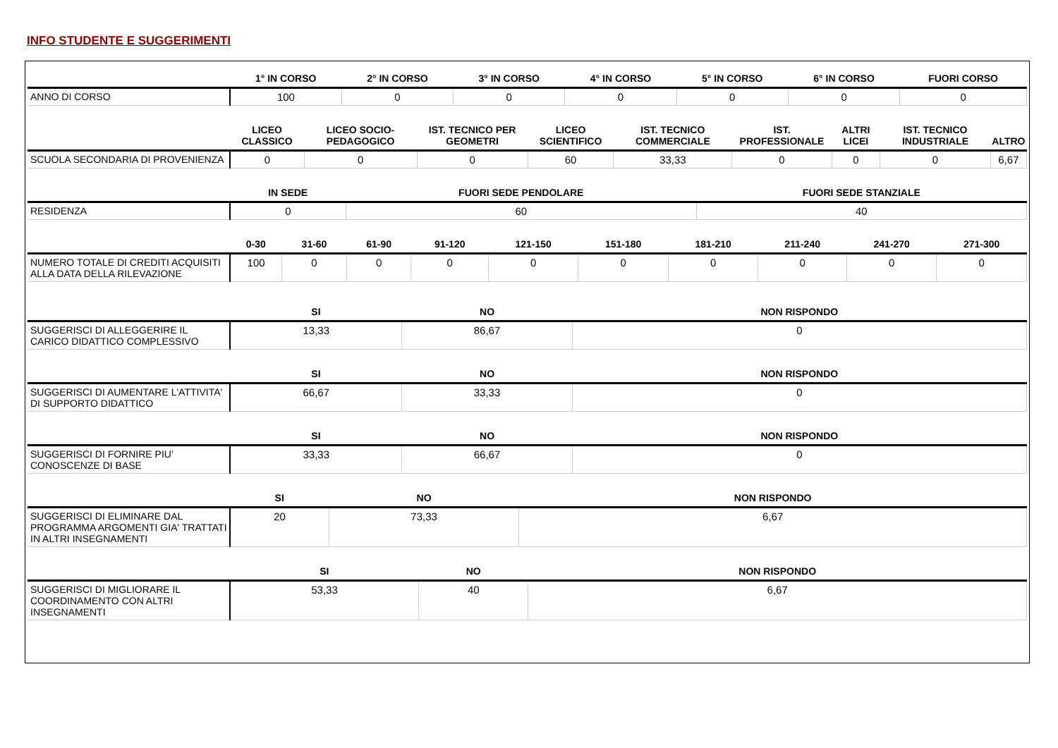INFO STUDENTE E SUGGERIMENTI
| | 1° IN CORSO | 2° IN CORSO | 3° IN CORSO | 4° IN CORSO | 5° IN CORSO | 6° IN CORSO | FUORI CORSO |
| --- | --- | --- | --- | --- | --- | --- | --- |
| ANNO DI CORSO | 100 | 0 | 0 | 0 | 0 | 0 | 0 |
| | LICEO CLASSICO | LICEO SOCIO-PEDAGOGICO | IST. TECNICO PER GEOMETRI | LICEO SCIENTIFICO | IST. TECNICO COMMERCIALE | IST. PROFESSIONALE | ALTRI LICEI | IST. TECNICO INDUSTRIALE | ALTRO |
| --- | --- | --- | --- | --- | --- | --- | --- | --- | --- |
| SCUOLA SECONDARIA DI PROVENIENZA | 0 | 0 | 0 | 60 | 33,33 | 0 | 0 | 0 | 6,67 |
| | IN SEDE | FUORI SEDE PENDOLARE | FUORI SEDE STANZIALE |
| --- | --- | --- | --- |
| RESIDENZA | 0 | 60 | 40 |
| | 0-30 | 31-60 | 61-90 | 91-120 | 121-150 | 151-180 | 181-210 | 211-240 | 241-270 | 271-300 |
| --- | --- | --- | --- | --- | --- | --- | --- | --- | --- | --- |
| NUMERO TOTALE DI CREDITI ACQUISITI ALLA DATA DELLA RILEVAZIONE | 100 | 0 | 0 | 0 | 0 | 0 | 0 | 0 | 0 | 0 |
| | SI | NO | NON RISPONDO |
| --- | --- | --- | --- |
| SUGGERISCI DI ALLEGGERIRE IL CARICO DIDATTICO COMPLESSIVO | 13,33 | 86,67 | 0 |
| | SI | NO | NON RISPONDO |
| --- | --- | --- | --- |
| SUGGERISCI DI AUMENTARE L'ATTIVITA' DI SUPPORTO DIDATTICO | 66,67 | 33,33 | 0 |
| | SI | NO | NON RISPONDO |
| --- | --- | --- | --- |
| SUGGERISCI DI FORNIRE PIU' CONOSCENZE DI BASE | 33,33 | 66,67 | 0 |
| | SI | NO | NON RISPONDO |
| --- | --- | --- | --- |
| SUGGERISCI DI ELIMINARE DAL PROGRAMMA ARGOMENTI GIA' TRATTATI IN ALTRI INSEGNAMENTI | 20 | 73,33 | 6,67 |
| | SI | NO | NON RISPONDO |
| --- | --- | --- | --- |
| SUGGERISCI DI MIGLIORARE IL COORDINAMENTO CON ALTRI INSEGNAMENTI | 53,33 | 40 | 6,67 |